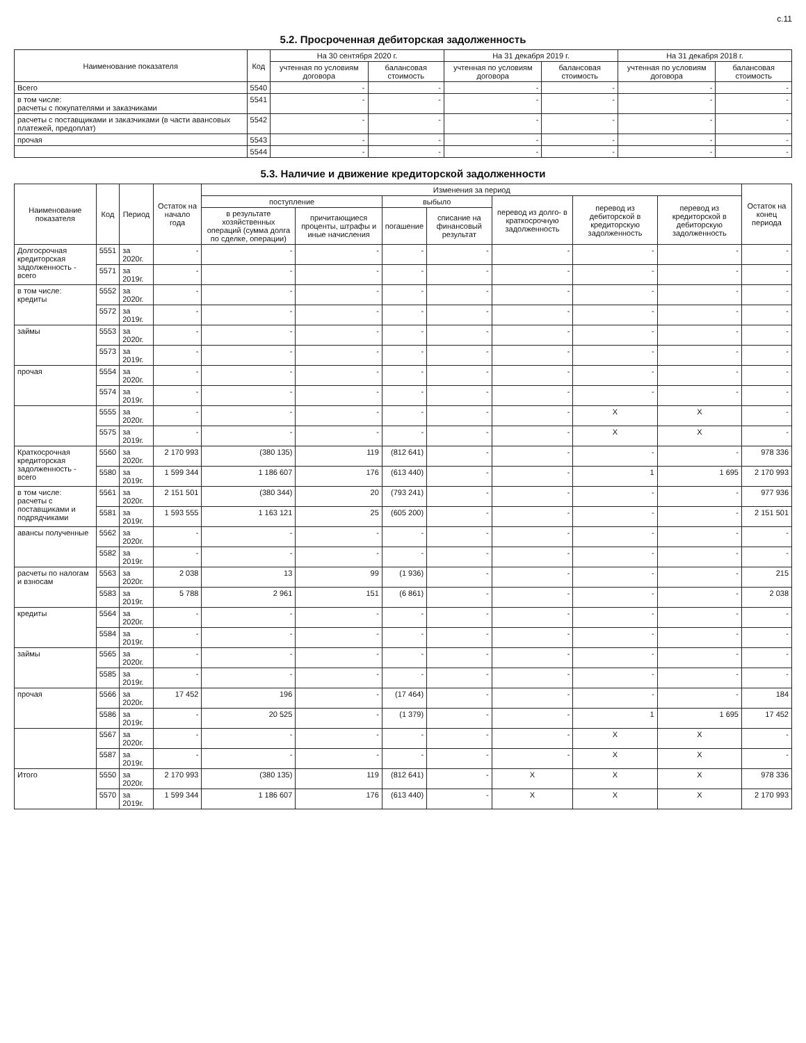с.11
5.2. Просроченная дебиторская задолженность
| Наименование показателя | Код | На 30 сентября 2020 г. | | На 31 декабря 2019 г. | | На 31 декабря 2018 г. | |
| --- | --- | --- | --- | --- | --- | --- | --- |
| | | учтенная по условиям договора | балансовая стоимость | учтенная по условиям договора | балансовая стоимость | учтенная по условиям договора | балансовая стоимость |
| Всего | 5540 | - | - | - | - | - | - |
| в том числе: расчеты с покупателями и заказчиками | 5541 | - | - | - | - | - | - |
| расчеты с поставщиками и заказчиками (в части авансовых платежей, предоплат) | 5542 | - | - | - | - | - | - |
| прочая | 5543 | - | - | - | - | - | - |
| | 5544 | - | - | - | - | - | - |
5.3. Наличие и движение кредиторской задолженности
| Наименование показателя | Код | Период | Остаток на начало года | Изменения за период | | | | | | | Остаток на конец периода |
| --- | --- | --- | --- | --- | --- | --- | --- | --- | --- | --- | --- |
| | | | | поступление | | выбыло | | перевод из долго- в краткосрочную задолженность | перевод из дебиторской в кредиторскую задолженность | перевод из кредиторской в дебиторскую задолженность | |
| | | | | в результате хозяйственных операций (сумма долга по сделке, операции) | причитающиеся проценты, штрафы и иные начисления | погашение | списание на финансовый результат | | | | |
| Долгосрочная кредиторская задолженность - всего | 5551 | за 2020г. | - | - | - | - | - | - | - | - | - |
| | 5571 | за 2019г. | - | - | - | - | - | - | - | - | - |
| в том числе: кредиты | 5552 | за 2020г. | - | - | - | - | - | - | - | - | - |
| | 5572 | за 2019г. | - | - | - | - | - | - | - | - | - |
| займы | 5553 | за 2020г. | - | - | - | - | - | - | - | - | - |
| | 5573 | за 2019г. | - | - | - | - | - | - | - | - | - |
| прочая | 5554 | за 2020г. | - | - | - | - | - | - | - | - | - |
| | 5574 | за 2019г. | - | - | - | - | - | - | - | - | - |
| | 5555 | за 2020г. | - | - | - | - | - | - | X | X | - |
| | 5575 | за 2019г. | - | - | - | - | - | - | X | X | - |
| Краткосрочная кредиторская задолженность - всего | 5560 | за 2020г. | 2 170 993 | (380 135) | 119 | (812 641) | - | - | - | - | 978 336 |
| | 5580 | за 2019г. | 1 599 344 | 1 186 607 | 176 | (613 440) | - | - | 1 | 1 695 | 2 170 993 |
| в том числе: расчеты с поставщиками и подрядчиками | 5561 | за 2020г. | 2 151 501 | (380 344) | 20 | (793 241) | - | - | - | - | 977 936 |
| | 5581 | за 2019г. | 1 593 555 | 1 163 121 | 25 | (605 200) | - | - | - | - | 2 151 501 |
| авансы полученные | 5562 | за 2020г. | - | - | - | - | - | - | - | - | - |
| | 5582 | за 2019г. | - | - | - | - | - | - | - | - | - |
| расчеты по налогам и взносам | 5563 | за 2020г. | 2 038 | 13 | 99 | (1 936) | - | - | - | - | 215 |
| | 5583 | за 2019г. | 5 788 | 2 961 | 151 | (6 861) | - | - | - | - | 2 038 |
| кредиты | 5564 | за 2020г. | - | - | - | - | - | - | - | - | - |
| | 5584 | за 2019г. | - | - | - | - | - | - | - | - | - |
| займы | 5565 | за 2020г. | - | - | - | - | - | - | - | - | - |
| | 5585 | за 2019г. | - | - | - | - | - | - | - | - | - |
| прочая | 5566 | за 2020г. | 17 452 | 196 | - | (17 464) | - | - | - | - | 184 |
| | 5586 | за 2019г. | - | 20 525 | - | (1 379) | - | - | 1 | 1 695 | 17 452 |
| | 5567 | за 2020г. | - | - | - | - | - | - | X | X | - |
| | 5587 | за 2019г. | - | - | - | - | - | - | X | X | - |
| Итого | 5550 | за 2020г. | 2 170 993 | (380 135) | 119 | (812 641) | - | X | X | X | 978 336 |
| | 5570 | за 2019г. | 1 599 344 | 1 186 607 | 176 | (613 440) | - | X | X | X | 2 170 993 |